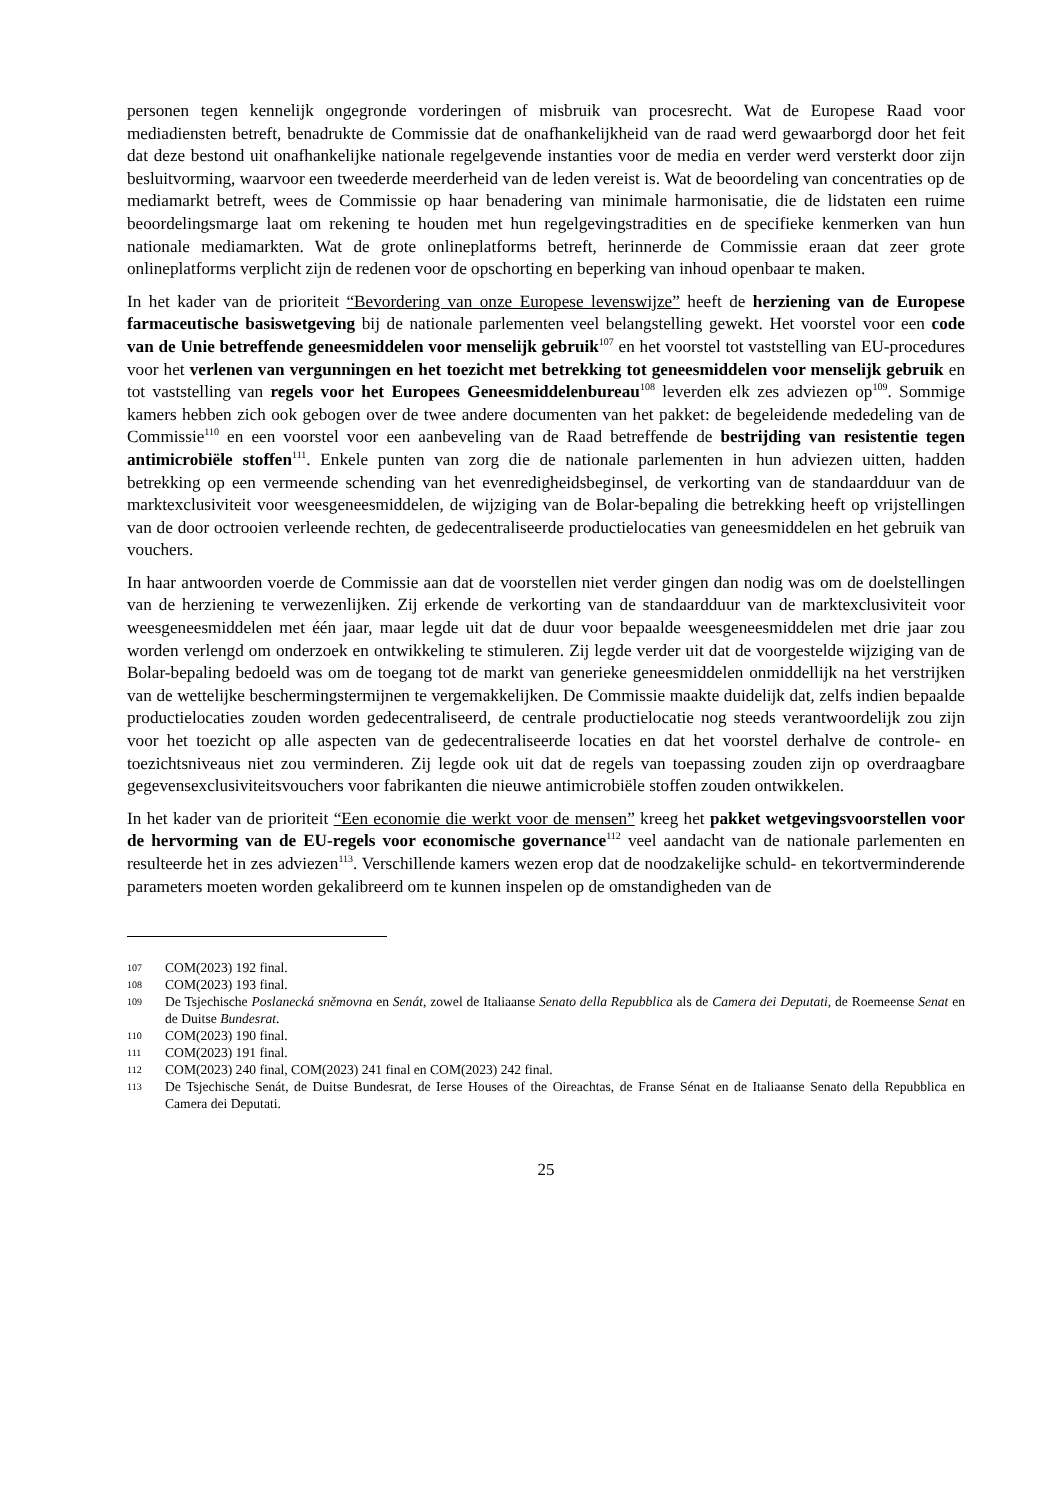personen tegen kennelijk ongegronde vorderingen of misbruik van procesrecht. Wat de Europese Raad voor mediadiensten betreft, benadrukte de Commissie dat de onafhankelijkheid van de raad werd gewaarborgd door het feit dat deze bestond uit onafhankelijke nationale regelgevende instanties voor de media en verder werd versterkt door zijn besluitvorming, waarvoor een tweederde meerderheid van de leden vereist is. Wat de beoordeling van concentraties op de mediamarkt betreft, wees de Commissie op haar benadering van minimale harmonisatie, die de lidstaten een ruime beoordelingsmarge laat om rekening te houden met hun regelgevingstradities en de specifieke kenmerken van hun nationale mediamarkten. Wat de grote onlineplatforms betreft, herinnerde de Commissie eraan dat zeer grote onlineplatforms verplicht zijn de redenen voor de opschorting en beperking van inhoud openbaar te maken.
In het kader van de prioriteit “Bevordering van onze Europese levenswijze” heeft de herziening van de Europese farmaceutische basiswetgeving bij de nationale parlementen veel belangstelling gewekt. Het voorstel voor een code van de Unie betreffende geneesmiddelen voor menselijk gebruik<sup>107</sup> en het voorstel tot vaststelling van EU-procedures voor het verlenen van vergunningen en het toezicht met betrekking tot geneesmiddelen voor menselijk gebruik en tot vaststelling van regels voor het Europees Geneesmiddelenbureau<sup>108</sup> leverden elk zes adviezen op<sup>109</sup>. Sommige kamers hebben zich ook gebogen over de twee andere documenten van het pakket: de begeleidende mededeling van de Commissie<sup>110</sup> en een voorstel voor een aanbeveling van de Raad betreffende de bestrijding van resistentie tegen antimicrobiële stoffen<sup>111</sup>. Enkele punten van zorg die de nationale parlementen in hun adviezen uitten, hadden betrekking op een vermeende schending van het evenredigheidsbeginsel, de verkorting van de standaardduur van de marktexclusiviteit voor weesgeneesmiddelen, de wijziging van de Bolar-bepaling die betrekking heeft op vrijstellingen van de door octrooien verleende rechten, de gedecentraliseerde productielocaties van geneesmiddelen en het gebruik van vouchers.
In haar antwoorden voerde de Commissie aan dat de voorstellen niet verder gingen dan nodig was om de doelstellingen van de herziening te verwezenlijken. Zij erkende de verkorting van de standaardduur van de marktexclusiviteit voor weesgeneesmiddelen met één jaar, maar legde uit dat de duur voor bepaalde weesgeneesmiddelen met drie jaar zou worden verlengd om onderzoek en ontwikkeling te stimuleren. Zij legde verder uit dat de voorgestelde wijziging van de Bolar-bepaling bedoeld was om de toegang tot de markt van generieke geneesmiddelen onmiddellijk na het verstrijken van de wettelijke beschermingstermijnen te vergemakkelijken. De Commissie maakte duidelijk dat, zelfs indien bepaalde productielocaties zouden worden gedecentraliseerd, de centrale productielocatie nog steeds verantwoordelijk zou zijn voor het toezicht op alle aspecten van de gedecentraliseerde locaties en dat het voorstel derhalve de controle- en toezichtsniveaus niet zou verminderen. Zij legde ook uit dat de regels van toepassing zouden zijn op overdraagbare gegevensexclusiviteitsvouchers voor fabrikanten die nieuwe antimicrobiële stoffen zouden ontwikkelen.
In het kader van de prioriteit “Een economie die werkt voor de mensen” kreeg het pakket wetgevingsvoorstellen voor de hervorming van de EU-regels voor economische governance<sup>112</sup> veel aandacht van de nationale parlementen en resulteerde het in zes adviezen<sup>113</sup>. Verschillende kamers wezen erop dat de noodzakelijke schuld- en tekortverminderende parameters moeten worden gekalibreerd om te kunnen inspelen op de omstandigheden van de
107 COM(2023) 192 final.
108 COM(2023) 193 final.
109 De Tsjechische Poslanecká sněmovna en Senát, zowel de Italiaanse Senato della Repubblica als de Camera dei Deputati, de Roemeense Senat en de Duitse Bundesrat.
110 COM(2023) 190 final.
111 COM(2023) 191 final.
112 COM(2023) 240 final, COM(2023) 241 final en COM(2023) 242 final.
113 De Tsjechische Senát, de Duitse Bundesrat, de Ierse Houses of the Oireachtas, de Franse Sénat en de Italiaanse Senato della Repubblica en Camera dei Deputati.
25